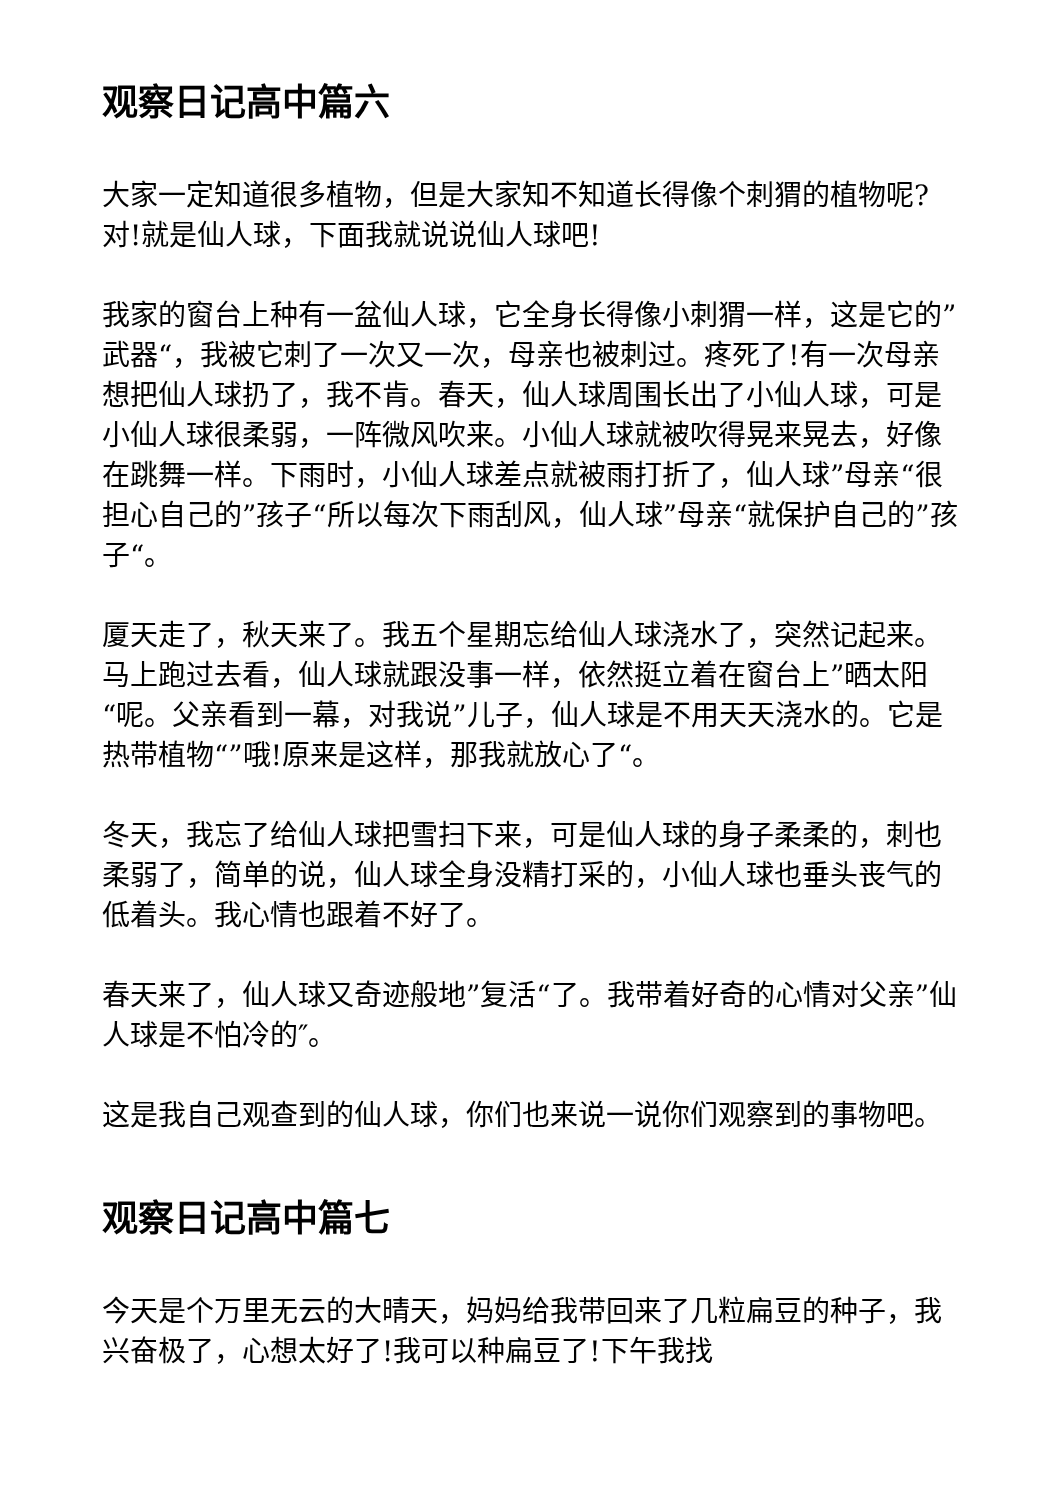观察日记高中篇六
大家一定知道很多植物，但是大家知不知道长得像个刺猬的植物呢?对!就是仙人球，下面我就说说仙人球吧!
我家的窗台上种有一盆仙人球，它全身长得像小刺猬一样，这是它的”武器“，我被它刺了一次又一次，母亲也被刺过。疼死了!有一次母亲想把仙人球扔了，我不肯。春天，仙人球周围长出了小仙人球，可是小仙人球很柔弱，一阵微风吹来。小仙人球就被吹得晃来晃去，好像在跳舞一样。下雨时，小仙人球差点就被雨打折了，仙人球”母亲“很担心自己的”孩子“所以每次下雨刮风，仙人球”母亲“就保护自己的”孩子“。
厦天走了，秋天来了。我五个星期忘给仙人球浇水了，突然记起来。马上跑过去看，仙人球就跟没事一样，依然挺立着在窗台上”晒太阳“呢。父亲看到一幕，对我说”儿子，仙人球是不用天天浇水的。它是热带植物“”哦!原来是这样，那我就放心了“。
冬天，我忘了给仙人球把雪扫下来，可是仙人球的身子柔柔的，刺也柔弱了，简单的说，仙人球全身没精打采的，小仙人球也垂头丧气的低着头。我心情也跟着不好了。
春天来了，仙人球又奇迹般地”复活“了。我带着好奇的心情对父亲”仙人球是不怕冷的″。
这是我自己观查到的仙人球，你们也来说一说你们观察到的事物吧。
观察日记高中篇七
今天是个万里无云的大晴天，妈妈给我带回来了几粒扁豆的种子，我兴奋极了，心想太好了!我可以种扁豆了!下午我找